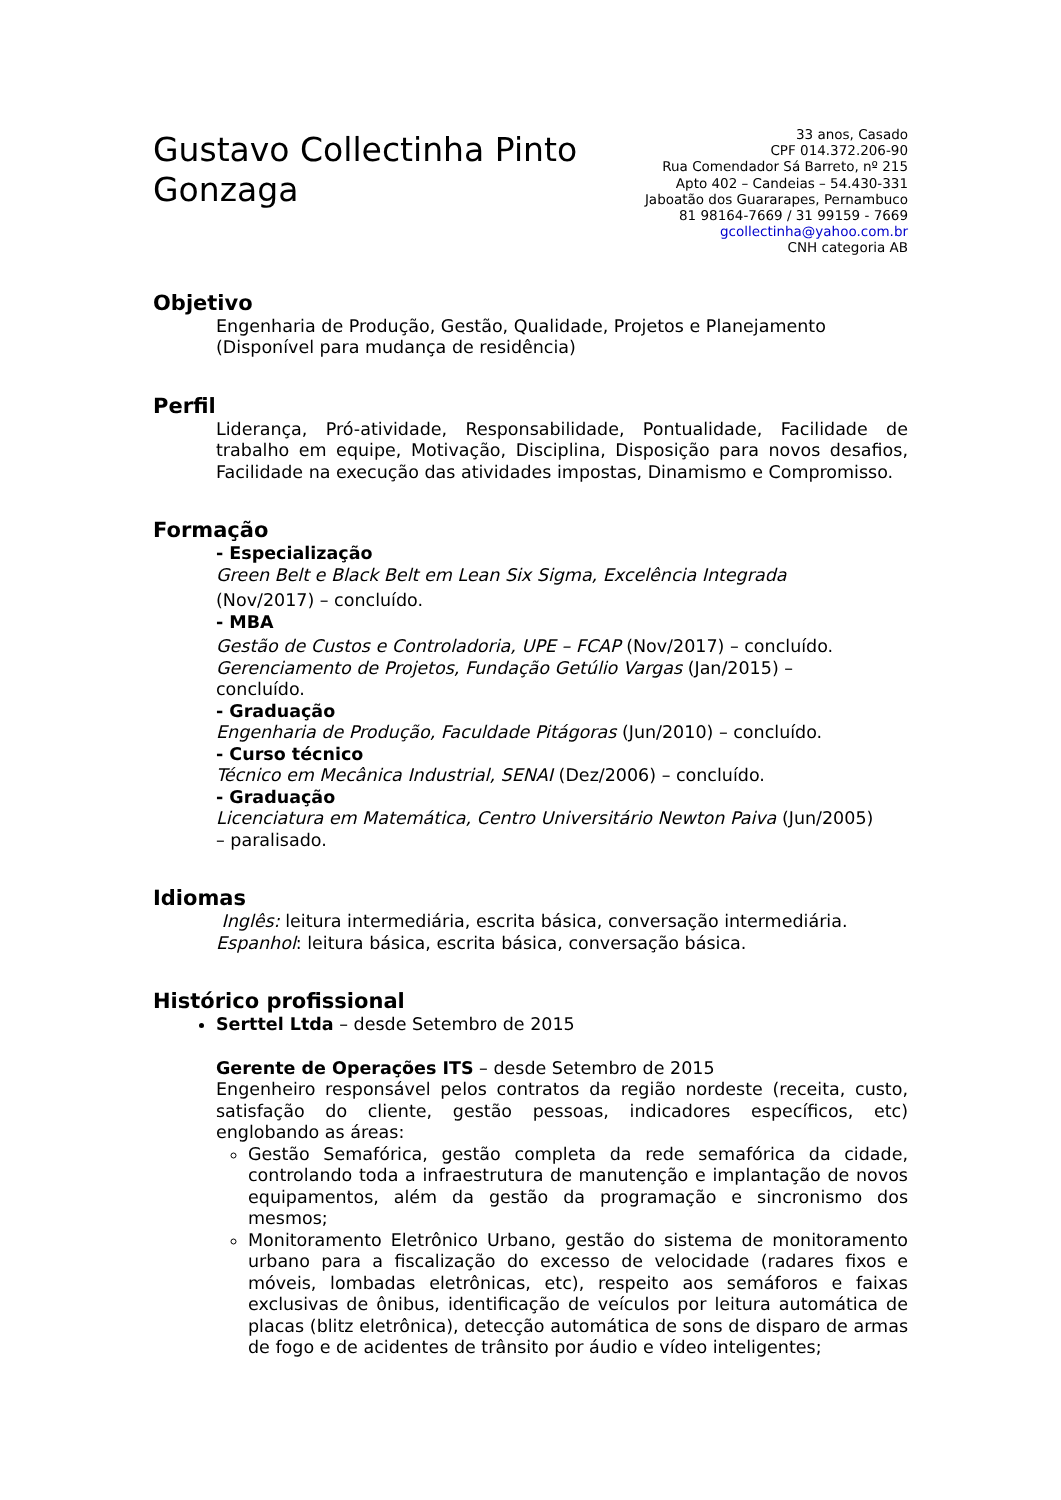Gustavo Collectinha Pinto
Gonzaga
33 anos, Casado
CPF 014.372.206-90
Rua Comendador Sá Barreto, nº 215
Apto 402 – Candeias – 54.430-331
Jaboatão dos Guararapes, Pernambuco
81 98164-7669 / 31 99159 - 7669
gcollectinha@yahoo.com.br
CNH categoria AB
Objetivo
Engenharia de Produção, Gestão, Qualidade, Projetos e Planejamento
(Disponível para mudança de residência)
Perfil
Liderança, Pró-atividade, Responsabilidade, Pontualidade, Facilidade de trabalho em equipe, Motivação, Disciplina, Disposição para novos desafios, Facilidade na execução das atividades impostas, Dinamismo e Compromisso.
Formação
- Especialização
Green Belt e Black Belt em Lean Six Sigma, Excelência Integrada
(Nov/2017) – concluído.
- MBA
Gestão de Custos e Controladoria, UPE – FCAP (Nov/2017) – concluído.
Gerenciamento de Projetos, Fundação Getúlio Vargas (Jan/2015) –
concluído.
- Graduação
Engenharia de Produção, Faculdade Pitágoras (Jun/2010) – concluído.
- Curso técnico
Técnico em Mecânica Industrial, SENAI (Dez/2006) – concluído.
- Graduação
Licenciatura em Matemática, Centro Universitário Newton Paiva (Jun/2005)
– paralisado.
Idiomas
Inglês: leitura intermediária, escrita básica, conversação intermediária.
Espanhol: leitura básica, escrita básica, conversação básica.
Histórico profissional
Serttel Ltda – desde Setembro de 2015
Gerente de Operações ITS – desde Setembro de 2015
Engenheiro responsável pelos contratos da região nordeste (receita, custo, satisfação do cliente, gestão pessoas, indicadores específicos, etc) englobando as áreas:
Gestão Semafórica, gestão completa da rede semafórica da cidade, controlando toda a infraestrutura de manutenção e implantação de novos equipamentos, além da gestão da programação e sincronismo dos mesmos;
Monitoramento Eletrônico Urbano, gestão do sistema de monitoramento urbano para a fiscalização do excesso de velocidade (radares fixos e móveis, lombadas eletrônicas, etc), respeito aos semáforos e faixas exclusivas de ônibus, identificação de veículos por leitura automática de placas (blitz eletrônica), detecção automática de sons de disparo de armas de fogo e de acidentes de trânsito por áudio e vídeo inteligentes;